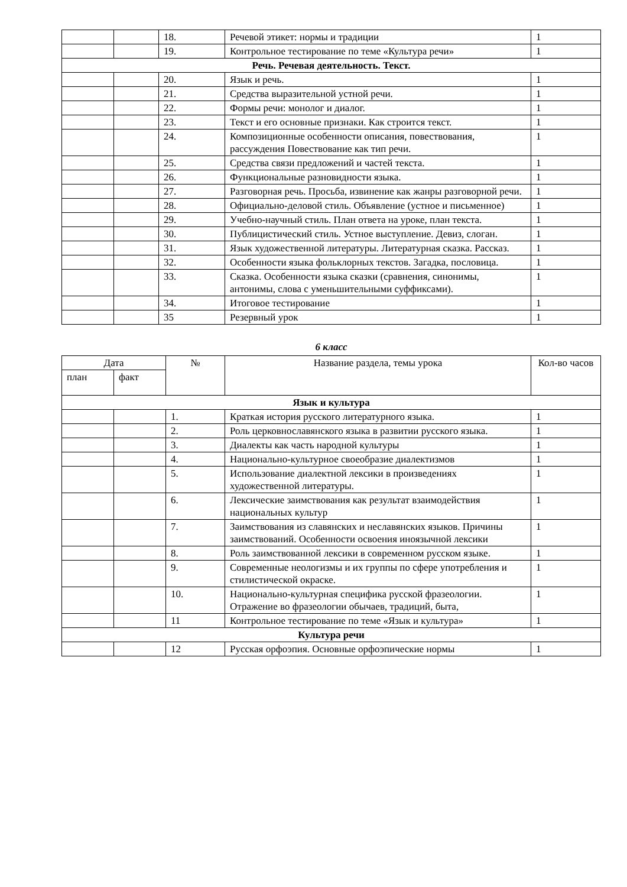| | | 18. | Речевой этикет: нормы и традиции | 1 |
| | | 19. | Контрольное тестирование по теме «Культура речи» | 1 |
| Речь. Речевая деятельность. Текст. | | | | |
| | | 20. | Язык и речь. | 1 |
| | | 21. | Средства выразительной устной речи. | 1 |
| | | 22. | Формы речи: монолог и диалог. | 1 |
| | | 23. | Текст и его основные признаки. Как строится текст. | 1 |
| | | 24. | Композиционные особенности описания, повествования, рассуждения Повествование как тип речи. | 1 |
| | | 25. | Средства связи предложений и частей текста. | 1 |
| | | 26. | Функциональные разновидности языка. | 1 |
| | | 27. | Разговорная речь. Просьба, извинение как жанры разговорной речи. | 1 |
| | | 28. | Официально-деловой стиль. Объявление (устное и письменное) | 1 |
| | | 29. | Учебно-научный стиль. План ответа на уроке, план текста. | 1 |
| | | 30. | Публицистический стиль. Устное выступление. Девиз, слоган. | 1 |
| | | 31. | Язык художественной литературы. Литературная сказка. Рассказ. | 1 |
| | | 32. | Особенности языка фольклорных текстов. Загадка, пословица. | 1 |
| | | 33. | Сказка. Особенности языка сказки (сравнения, синонимы, антонимы, слова с уменьшительными суффиксами). | 1 |
| | | 34. | Итоговое тестирование | 1 |
| | | 35 | Резервный урок | 1 |
6 класс
| Дата | | № | Название раздела, темы урока | Кол-во часов |
| --- | --- | --- | --- | --- |
| план | факт | | | |
| Язык и культура | | | | |
| | | 1. | Краткая история русского литературного языка. | 1 |
| | | 2. | Роль церковнославянского языка в развитии русского языка. | 1 |
| | | 3. | Диалекты как часть народной культуры | 1 |
| | | 4. | Национально-культурное своеобразие диалектизмов | 1 |
| | | 5. | Использование диалектной лексики в произведениях художественной литературы. | 1 |
| | | 6. | Лексические заимствования как результат взаимодействия национальных культур | 1 |
| | | 7. | Заимствования из славянских и неславянских языков. Причины заимствований. Особенности освоения иноязычной лексики | 1 |
| | | 8. | Роль заимствованной лексики в современном русском языке. | 1 |
| | | 9. | Современные неологизмы и их группы по сфере употребления и стилистической окраске. | 1 |
| | | 10. | Национально-культурная специфика русской фразеологии. Отражение во фразеологии обычаев, традиций, быта, | 1 |
| | | 11 | Контрольное тестирование по теме «Язык и культура» | 1 |
| Культура речи | | | | |
| | | 12 | Русская орфоэпия. Основные орфоэпические нормы | 1 |